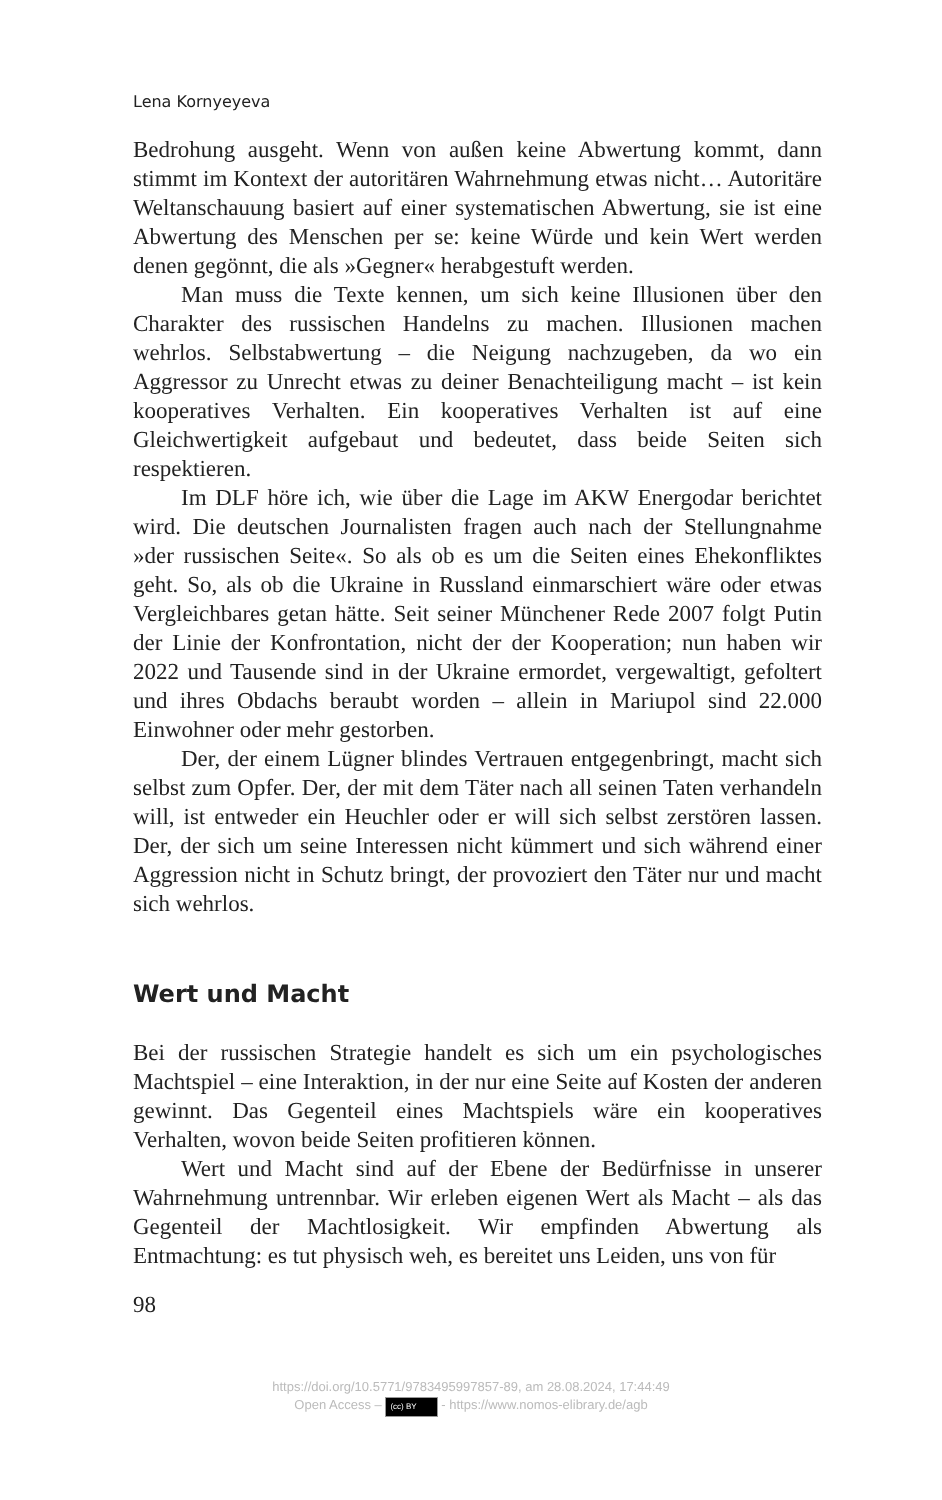Lena Kornyeyeva
Bedrohung ausgeht. Wenn von außen keine Abwertung kommt, dann stimmt im Kontext der autoritären Wahrnehmung etwas nicht… Autoritäre Weltanschauung basiert auf einer systematischen Abwertung, sie ist eine Abwertung des Menschen per se: keine Würde und kein Wert werden denen gegönnt, die als »Gegner« herabgestuft werden.
Man muss die Texte kennen, um sich keine Illusionen über den Charakter des russischen Handelns zu machen. Illusionen machen wehrlos. Selbstabwertung – die Neigung nachzugeben, da wo ein Aggressor zu Unrecht etwas zu deiner Benachteiligung macht – ist kein kooperatives Verhalten. Ein kooperatives Verhalten ist auf eine Gleichwertigkeit aufgebaut und bedeutet, dass beide Seiten sich respektieren.
Im DLF höre ich, wie über die Lage im AKW Energodar berichtet wird. Die deutschen Journalisten fragen auch nach der Stellungnahme »der russischen Seite«. So als ob es um die Seiten eines Ehekonfliktes geht. So, als ob die Ukraine in Russland einmarschiert wäre oder etwas Vergleichbares getan hätte. Seit seiner Münchener Rede 2007 folgt Putin der Linie der Konfrontation, nicht der der Kooperation; nun haben wir 2022 und Tausende sind in der Ukraine ermordet, vergewaltigt, gefoltert und ihres Obdachs beraubt worden – allein in Mariupol sind 22.000 Einwohner oder mehr gestorben.
Der, der einem Lügner blindes Vertrauen entgegenbringt, macht sich selbst zum Opfer. Der, der mit dem Täter nach all seinen Taten verhandeln will, ist entweder ein Heuchler oder er will sich selbst zerstören lassen. Der, der sich um seine Interessen nicht kümmert und sich während einer Aggression nicht in Schutz bringt, der provoziert den Täter nur und macht sich wehrlos.
Wert und Macht
Bei der russischen Strategie handelt es sich um ein psychologisches Machtspiel – eine Interaktion, in der nur eine Seite auf Kosten der anderen gewinnt. Das Gegenteil eines Machtspiels wäre ein kooperatives Verhalten, wovon beide Seiten profitieren können.
Wert und Macht sind auf der Ebene der Bedürfnisse in unserer Wahrnehmung untrennbar. Wir erleben eigenen Wert als Macht – als das Gegenteil der Machtlosigkeit. Wir empfinden Abwertung als Entmachtung: es tut physisch weh, es bereitet uns Leiden, uns von für
98
https://doi.org/10.5771/9783495997857-89, am 28.08.2024, 17:44:49
Open Access – (cc) BY - https://www.nomos-elibrary.de/agb